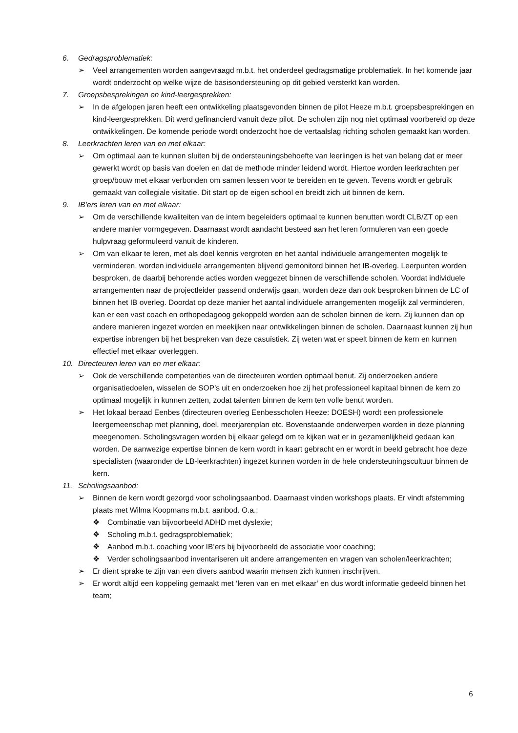6. Gedragsproblematiek:
➢ Veel arrangementen worden aangevraagd m.b.t. het onderdeel gedragsmatige problematiek. In het komende jaar wordt onderzocht op welke wijze de basisondersteuning op dit gebied versterkt kan worden.
7. Groepsbesprekingen en kind-leergesprekken:
➢ In de afgelopen jaren heeft een ontwikkeling plaatsgevonden binnen de pilot Heeze m.b.t. groepsbesprekingen en kind-leergesprekken. Dit werd gefinancierd vanuit deze pilot. De scholen zijn nog niet optimaal voorbereid op deze ontwikkelingen. De komende periode wordt onderzocht hoe de vertaalslag richting scholen gemaakt kan worden.
8. Leerkrachten leren van en met elkaar:
➢ Om optimaal aan te kunnen sluiten bij de ondersteuningsbehoefte van leerlingen is het van belang dat er meer gewerkt wordt op basis van doelen en dat de methode minder leidend wordt. Hiertoe worden leerkrachten per groep/bouw met elkaar verbonden om samen lessen voor te bereiden en te geven. Tevens wordt er gebruik gemaakt van collegiale visitatie. Dit start op de eigen school en breidt zich uit binnen de kern.
9. IB’ers leren van en met elkaar:
➢ Om de verschillende kwaliteiten van de intern begeleiders optimaal te kunnen benutten wordt CLB/ZT op een andere manier vormgegeven. Daarnaast wordt aandacht besteed aan het leren formuleren van een goede hulpvraag geformuleerd vanuit de kinderen.
➢ Om van elkaar te leren, met als doel kennis vergroten en het aantal individuele arrangementen mogelijk te verminderen, worden individuele arrangementen blijvend gemonitord binnen het IB-overleg. Leerpunten worden besproken, de daarbij behorende acties worden weggezet binnen de verschillende scholen. Voordat individuele arrangementen naar de projectleider passend onderwijs gaan, worden deze dan ook besproken binnen de LC of binnen het IB overleg. Doordat op deze manier het aantal individuele arrangementen mogelijk zal verminderen, kan er een vast coach en orthopedagoog gekoppeld worden aan de scholen binnen de kern. Zij kunnen dan op andere manieren ingezet worden en meekijken naar ontwikkelingen binnen de scholen. Daarnaast kunnen zij hun expertise inbrengen bij het bespreken van deze casuïstiek. Zij weten wat er speelt binnen de kern en kunnen effectief met elkaar overleggen.
10. Directeuren leren van en met elkaar:
➢ Ook de verschillende competenties van de directeuren worden optimaal benut. Zij onderzoeken andere organisatiedoelen, wisselen de SOP’s uit en onderzoeken hoe zij het professioneel kapitaal binnen de kern zo optimaal mogelijk in kunnen zetten, zodat talenten binnen de kern ten volle benut worden.
➢ Het lokaal beraad Eenbes (directeuren overleg Eenbesscholen Heeze: DOESH) wordt een professionele leergemeenschap met planning, doel, meerjarenplan etc. Bovenstaande onderwerpen worden in deze planning meegenomen. Scholingsvragen worden bij elkaar gelegd om te kijken wat er in gezamenlijkheid gedaan kan worden. De aanwezige expertise binnen de kern wordt in kaart gebracht en er wordt in beeld gebracht hoe deze specialisten (waaronder de LB-leerkrachten) ingezet kunnen worden in de hele ondersteuningscultuur binnen de kern.
11. Scholingsaanbod:
➢ Binnen de kern wordt gezorgd voor scholingsaanbod. Daarnaast vinden workshops plaats. Er vindt afstemming plaats met Wilma Koopmans m.b.t. aanbod. O.a.:
❖ Combinatie van bijvoorbeeld ADHD met dyslexie;
❖ Scholing m.b.t. gedragsproblematiek;
❖ Aanbod m.b.t. coaching voor IB’ers bij bijvoorbeeld de associatie voor coaching;
❖ Verder scholingsaanbod inventariseren uit andere arrangementen en vragen van scholen/leerkrachten;
➢ Er dient sprake te zijn van een divers aanbod waarin mensen zich kunnen inschrijven.
➢ Er wordt altijd een koppeling gemaakt met ‘leren van en met elkaar’ en dus wordt informatie gedeeld binnen het team;
6